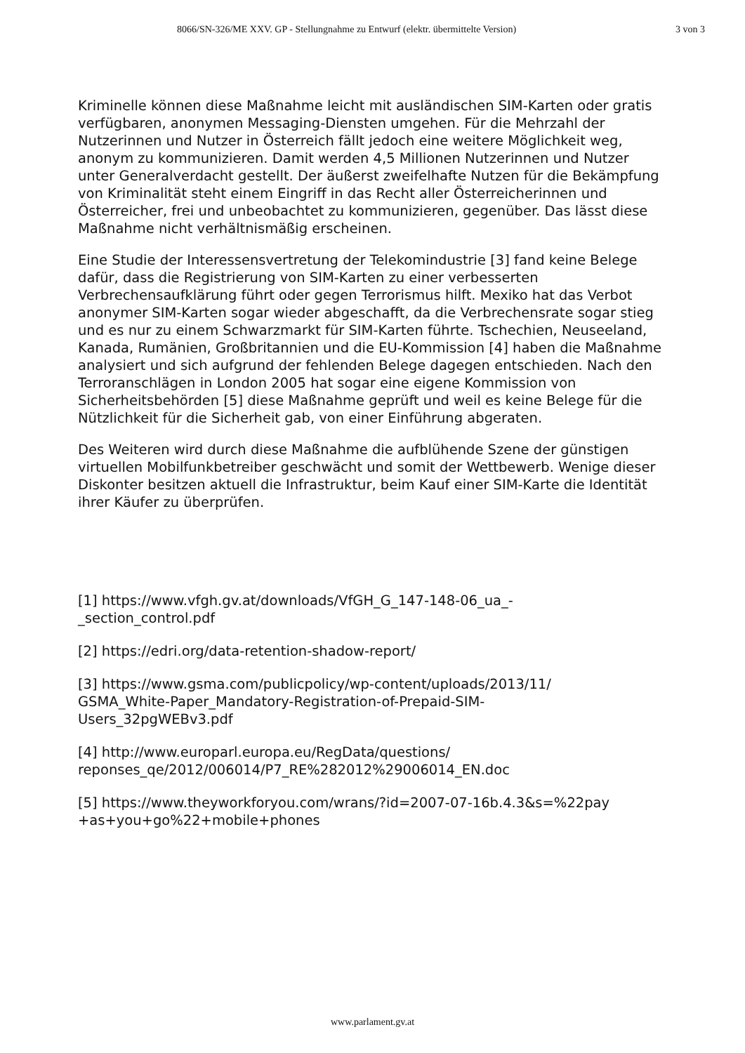8066/SN-326/ME XXV. GP - Stellungnahme zu Entwurf (elektr. übermittelte Version) 3 von 3
Kriminelle können diese Maßnahme leicht mit ausländischen SIM-Karten oder gratis verfügbaren, anonymen Messaging-Diensten umgehen. Für die Mehrzahl der Nutzerinnen und Nutzer in Österreich fällt jedoch eine weitere Möglichkeit weg, anonym zu kommunizieren. Damit werden 4,5 Millionen Nutzerinnen und Nutzer unter Generalverdacht gestellt. Der äußerst zweifelhafte Nutzen für die Bekämpfung von Kriminalität steht einem Eingriff in das Recht aller Österreicherinnen und Österreicher, frei und unbeobachtet zu kommunizieren, gegenüber. Das lässt diese Maßnahme nicht verhältnismäßig erscheinen.
Eine Studie der Interessensvertretung der Telekomindustrie [3] fand keine Belege dafür, dass die Registrierung von SIM-Karten zu einer verbesserten Verbrechensaufklärung führt oder gegen Terrorismus hilft. Mexiko hat das Verbot anonymer SIM-Karten sogar wieder abgeschafft, da die Verbrechensrate sogar stieg und es nur zu einem Schwarzmarkt für SIM-Karten führte. Tschechien, Neuseeland, Kanada, Rumänien, Großbritannien und die EU-Kommission [4] haben die Maßnahme analysiert und sich aufgrund der fehlenden Belege dagegen entschieden. Nach den Terroranschlägen in London 2005 hat sogar eine eigene Kommission von Sicherheitsbehörden [5] diese Maßnahme geprüft und weil es keine Belege für die Nützlichkeit für die Sicherheit gab, von einer Einführung abgeraten.
Des Weiteren wird durch diese Maßnahme die aufblühende Szene der günstigen virtuellen Mobilfunkbetreiber geschwächt und somit der Wettbewerb. Wenige dieser Diskonter besitzen aktuell die Infrastruktur, beim Kauf einer SIM-Karte die Identität ihrer Käufer zu überprüfen.
[1] https://www.vfgh.gv.at/downloads/VfGH_G_147-148-06_ua_-
_section_control.pdf
[2] https://edri.org/data-retention-shadow-report/
[3] https://www.gsma.com/publicpolicy/wp-content/uploads/2013/11/
GSMA_White-Paper_Mandatory-Registration-of-Prepaid-SIM-
Users_32pgWEBv3.pdf
[4] http://www.europarl.europa.eu/RegData/questions/
reponses_qe/2012/006014/P7_RE%282012%29006014_EN.doc
[5] https://www.theyworkforyou.com/wrans/?id=2007-07-16b.4.3&s=%22pay
+as+you+go%22+mobile+phones
www.parlament.gv.at